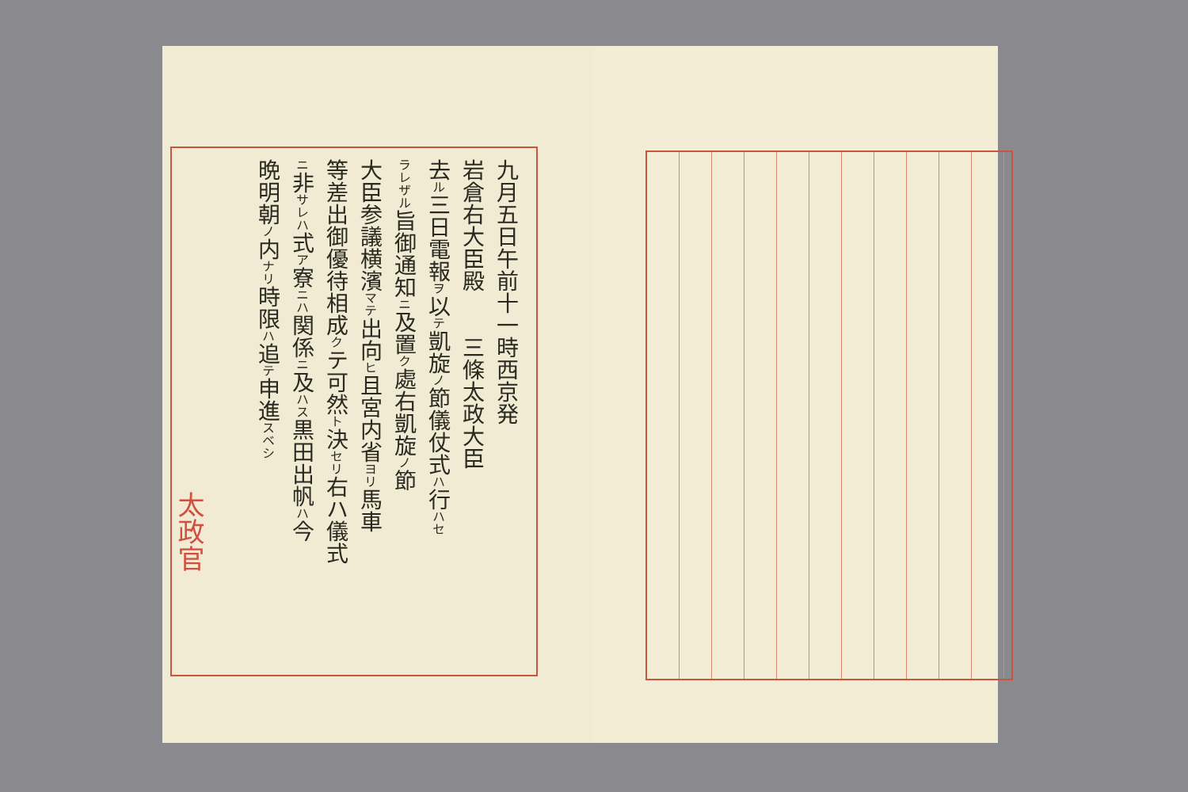太政官
九月五日午前十一時西京発
岩倉右大臣殿　　三條太政大臣
去ル三日電報ヲ以テ凱旋ノ節儀仗式ハ行ハセ
ラレザル旨御通知ニ及置ク處右凱旋ノ節
大臣参議横濱マテ出向ヒ且宮内省ヨリ馬車
等差出御優待相成クテ可然ト決セリ右ハ儀式
ニ非サレハ式ア寮ニハ関係ニ及ハス黒田出帆ハ今
晩明朝ノ内ナリ時限ハ追テ申進スベシ